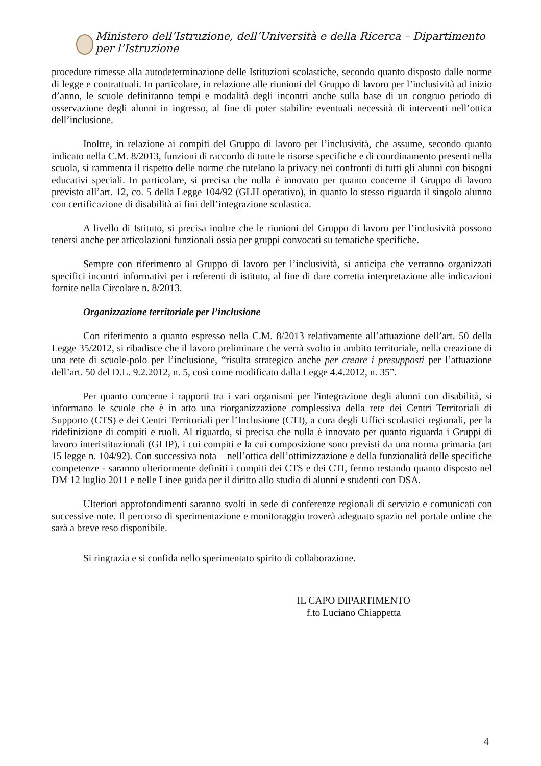Ministero dell’Istruzione, dell’Università e della Ricerca – Dipartimento per l’Istruzione
procedure rimesse alla autodeterminazione delle Istituzioni scolastiche, secondo quanto disposto dalle norme di legge e contrattuali. In particolare, in relazione alle riunioni del Gruppo di lavoro per l’inclusività ad inizio d’anno, le scuole definiranno tempi e modalità degli incontri anche sulla base di un congruo periodo di osservazione degli alunni in ingresso, al fine di poter stabilire eventuali necessità di interventi nell’ottica dell’inclusione.
Inoltre, in relazione ai compiti del Gruppo di lavoro per l’inclusività, che assume, secondo quanto indicato nella C.M. 8/2013, funzioni di raccordo di tutte le risorse specifiche e di coordinamento presenti nella scuola, si rammenta il rispetto delle norme che tutelano la privacy nei confronti di tutti gli alunni con bisogni educativi speciali. In particolare, si precisa che nulla è innovato per quanto concerne il Gruppo di lavoro previsto all’art. 12, co. 5 della Legge 104/92 (GLH operativo), in quanto lo stesso riguarda il singolo alunno con certificazione di disabilità ai fini dell’integrazione scolastica.
A livello di Istituto, si precisa inoltre che le riunioni del Gruppo di lavoro per l’inclusività possono tenersi anche per articolazioni funzionali ossia per gruppi convocati su tematiche specifiche.
Sempre con riferimento al Gruppo di lavoro per l’inclusività, si anticipa che verranno organizzati specifici incontri informativi per i referenti di istituto, al fine di dare corretta interpretazione alle indicazioni fornite nella Circolare n. 8/2013.
Organizzazione territoriale per l’inclusione
Con riferimento a quanto espresso nella C.M. 8/2013 relativamente all’attuazione dell’art. 50 della Legge 35/2012, si ribadisce che il lavoro preliminare che verrà svolto in ambito territoriale, nella creazione di una rete di scuole-polo per l’inclusione, “risulta strategico anche per creare i presupposti per l’attuazione dell’art. 50 del D.L. 9.2.2012, n. 5, così come modificato dalla Legge 4.4.2012, n. 35”.
Per quanto concerne i rapporti tra i vari organismi per l'integrazione degli alunni con disabilità, si informano le scuole che è in atto una riorganizzazione complessiva della rete dei Centri Territoriali di Supporto (CTS) e dei Centri Territoriali per l’Inclusione (CTI), a cura degli Uffici scolastici regionali, per la ridefinizione di compiti e ruoli. Al riguardo, si precisa che nulla è innovato per quanto riguarda i Gruppi di lavoro interistituzionali (GLIP), i cui compiti e la cui composizione sono previsti da una norma primaria (art 15 legge n. 104/92). Con successiva nota – nell’ottica dell’ottimizzazione e della funzionalità delle specifiche competenze - saranno ulteriormente definiti i compiti dei CTS e dei CTI, fermo restando quanto disposto nel DM 12 luglio 2011 e nelle Linee guida per il diritto allo studio di alunni e studenti con DSA.
Ulteriori approfondimenti saranno svolti in sede di conferenze regionali di servizio e comunicati con successive note. Il percorso di sperimentazione e monitoraggio troverà adeguato spazio nel portale online che sarà a breve reso disponibile.
Si ringrazia e si confida nello sperimentato spirito di collaborazione.
IL CAPO DIPARTIMENTO
f.to Luciano Chiappetta
4